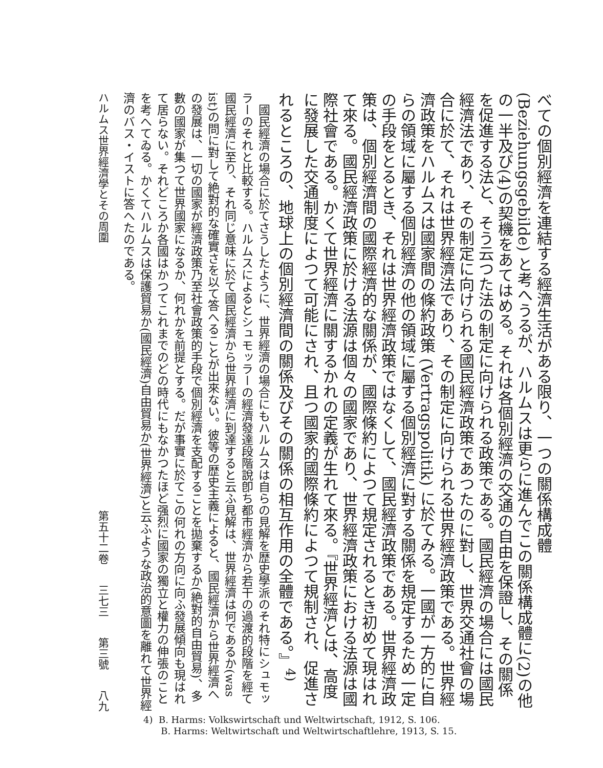べての個別經濟を連結する經濟生活がある限り、一つの關係構成體 (Beziehungsgebilde) と考へうるが、ハルムスは更らに進んでこの關係構成體に(2)の他の一半及び(4)の契機をあてはめる。それは各個別經濟の交通の自由を保證し、その關係を促進する法と、そう云つた法の制定に向けられる政策である。國民經濟の場合には國民經濟法であり、その制定に向けられる國民經濟政策であつたのに對し、世界交通社會の場合に於て、それは世界經濟法であり、その制定に向けられる世界經濟政策である。世界經濟政策をハルムスは國家間の條約政策 (Vertragspolitik) に於てみる。一國が一方的に自らの領域に屬する個別經濟の他の領域に屬する個別經濟に對する關係を規定するため一定の手段をとるとき、それは世界經濟政策ではなくして、國民經濟政策である。世界經濟政策は、個別經濟間の國際經濟的な關係が、國際條約によつて規定されるとき初めて現はれて來る。國民經濟政策に於ける法源は個々の國家であり、世界經濟政策における法源は國際社會である。かくて世界經濟に關するかれの定義が生れて來る。『世界經濟とは、高度に發展した交通制度によつて可能にされ、且つ國家的國際條約によつて規制され、促進されるところの、地球上の個別經濟間の關係及びその關係の相互作用の全體である。』<sup>4)</sup>
　國民經濟の場合に於てさうしたように、世界經濟の場合にもハルムスは自らの見解を歴史學派のそれ特にシュモッラーのそれと比較する。ハルムスによるとシュモッラーの經濟發達段階說卽ち都市經濟から若干の過渡的段階を經て國民經濟に至り、それ同じ意味に於て國民經濟から世界經濟に到達すると云ふ見解は、世界經濟は何であるか(was ist)の問に對して絶對的な確實さを以て答へることが出來ない。彼等の歴史主義によると、國民經濟から世界經濟への發展は、一切の國家が經濟政策乃至社會政策的手段で個別經濟を支配することを拋棄するか(絶對的自由貿易)、多數の國家が集つて世界國家になるか、何れかを前提とする。だが事實に於てこの何れの方向に向ふ發展傾向も現はれて居らない。それどころか各國はかつてこれまでのどの時代にもなかつたほど强烈に國家の獨立と權力の伸張のことを考へてゐる。かくてハルムスは保護貿易か(國民經濟)自由貿易か(世界經濟)と云ふような政治的意圖を離れて世界經濟のバス・イストに答へたのである。
ハルムス世界經濟學とその周圍 第五十二卷 三七三 第三號 八九
4) B. Harms: Volkswirtschaft und Weltwirtschaft, 1912, S. 106.
B. Harms: Weltwirtschaft und Weltwirtschaftlehre, 1913, S. 15.